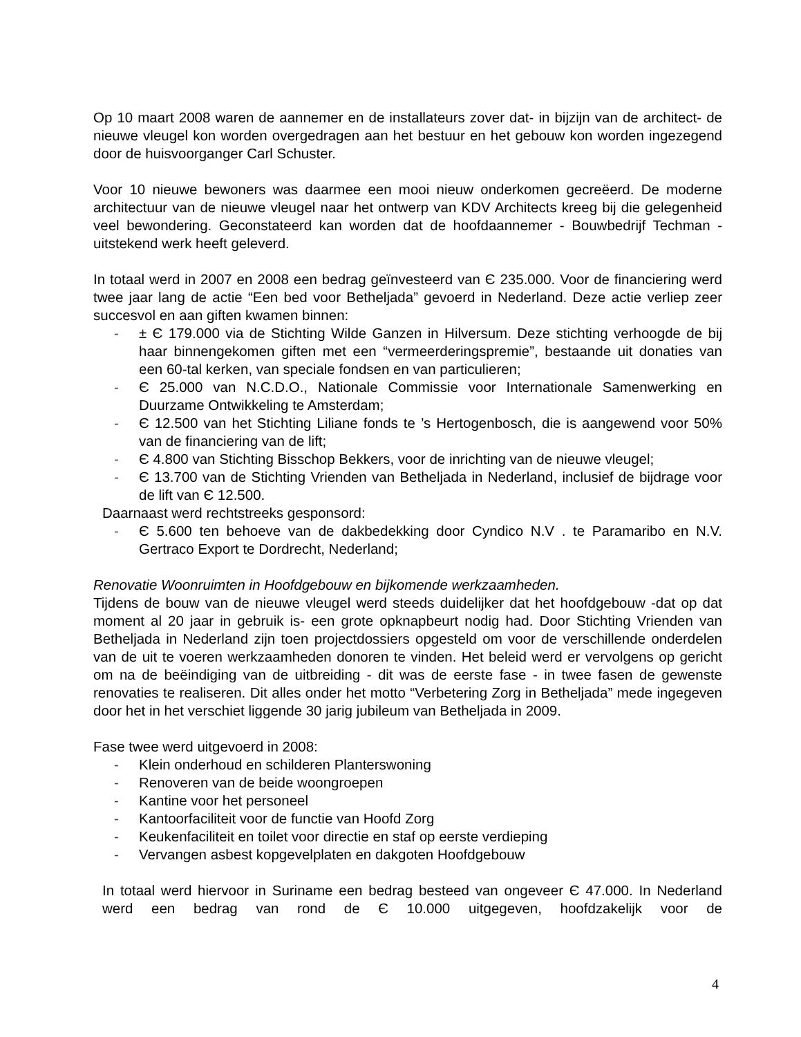Op 10 maart 2008 waren de aannemer en de installateurs zover dat- in bijzijn van de architect- de nieuwe vleugel kon worden overgedragen aan het bestuur en het gebouw kon worden ingezegend door de huisvoorganger Carl Schuster.
Voor 10 nieuwe bewoners was daarmee een mooi nieuw onderkomen gecreëerd. De moderne architectuur van de nieuwe vleugel naar het ontwerp van KDV Architects kreeg bij die gelegenheid veel bewondering. Geconstateerd kan worden dat de hoofdaannemer - Bouwbedrijf Techman - uitstekend werk heeft geleverd.
In totaal werd in 2007 en 2008 een bedrag geïnvesteerd van Є 235.000. Voor de financiering werd twee jaar lang de actie “Een bed voor Betheljada” gevoerd in Nederland. Deze actie verliep zeer succesvol en aan giften kwamen binnen:
- ± Є 179.000 via de Stichting Wilde Ganzen in Hilversum. Deze stichting verhoogde de bij haar binnengekomen giften met een “vermeerderingspremie”, bestaande uit donaties van een 60-tal kerken, van speciale fondsen en van particulieren;
- Є 25.000 van N.C.D.O., Nationale Commissie voor Internationale Samenwerking en Duurzame Ontwikkeling te Amsterdam;
- Є 12.500 van het Stichting Liliane fonds te ’s Hertogenbosch, die is aangewend voor 50% van de financiering van de lift;
- Є 4.800 van Stichting Bisschop Bekkers, voor de inrichting van de nieuwe vleugel;
- Є 13.700 van de Stichting Vrienden van Betheljada in Nederland, inclusief de bijdrage voor de lift van Є 12.500.
Daarnaast werd rechtstreeks gesponsord:
- Є 5.600 ten behoeve van de dakbedekking door Cyndico N.V . te Paramaribo en N.V. Gertraco Export te Dordrecht, Nederland;
Renovatie Woonruimten in Hoofdgebouw en bijkomende werkzaamheden.
Tijdens de bouw van de nieuwe vleugel werd steeds duidelijker dat het hoofdgebouw -dat op dat moment al 20 jaar in gebruik is- een grote opknapbeurt nodig had. Door Stichting Vrienden van Betheljada in Nederland zijn toen projectdossiers opgesteld om voor de verschillende onderdelen van de uit te voeren werkzaamheden donoren te vinden. Het beleid werd er vervolgens op gericht om na de beëindiging van de uitbreiding - dit was de eerste fase - in twee fasen de gewenste renovaties te realiseren. Dit alles onder het motto “Verbetering Zorg in Betheljada” mede ingegeven door het in het verschiet liggende 30 jarig jubileum van Betheljada in 2009.
Fase twee werd uitgevoerd in 2008:
- Klein onderhoud en schilderen Planterswoning
- Renoveren van de beide woongroepen
- Kantine voor het personeel
- Kantoorfaciliteit voor de functie van Hoofd Zorg
- Keukenfaciliteit en toilet voor directie en staf op eerste verdieping
- Vervangen asbest kopgevelplaten en dakgoten Hoofdgebouw
In totaal werd hiervoor in Suriname een bedrag besteed van ongeveer Є 47.000. In Nederland werd een bedrag van rond de Є 10.000 uitgegeven, hoofdzakelijk voor de
4